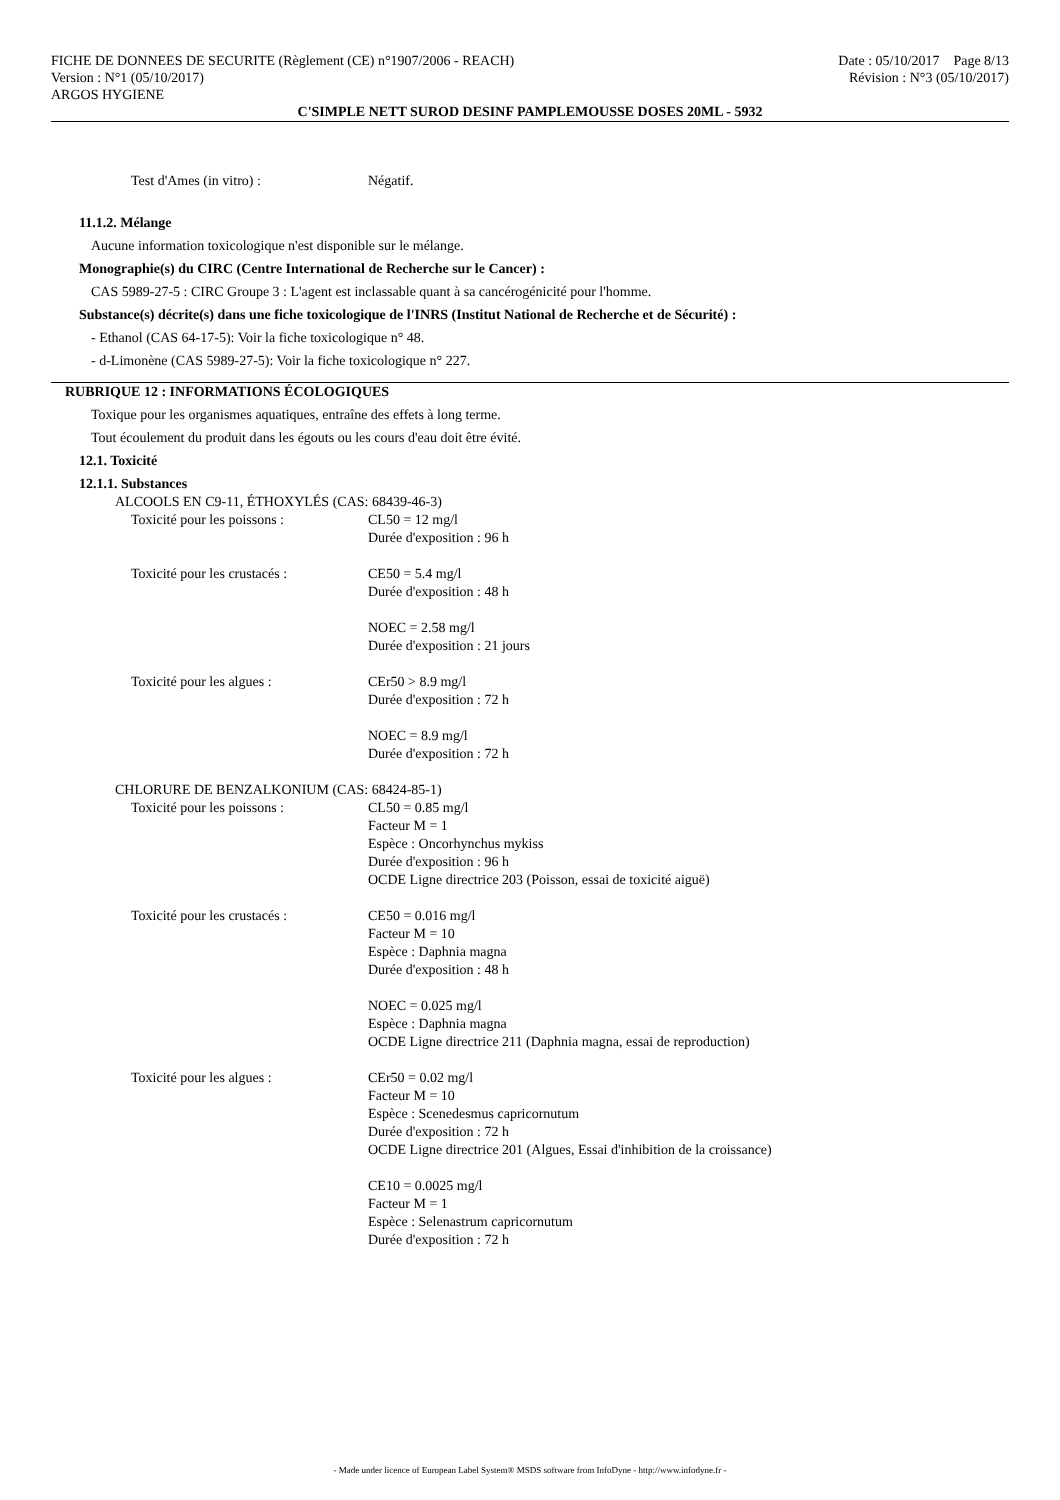FICHE DE DONNEES DE SECURITE (Règlement (CE) n°1907/2006 - REACH) Date : 05/10/2017 Page 8/13
Version : N°1 (05/10/2017) Révision : N°3 (05/10/2017)
ARGOS HYGIENE
C'SIMPLE NETT SUROD DESINF PAMPLEMOUSSE DOSES 20ML - 5932
Test d'Ames (in vitro) : Négatif.
11.1.2. Mélange
Aucune information toxicologique n'est disponible sur le mélange.
Monographie(s) du CIRC (Centre International de Recherche sur le Cancer) :
CAS 5989-27-5 : CIRC Groupe 3 : L'agent est inclassable quant à sa cancérogénicité pour l'homme.
Substance(s) décrite(s) dans une fiche toxicologique de l'INRS (Institut National de Recherche et de Sécurité) :
- Ethanol (CAS 64-17-5): Voir la fiche toxicologique n° 48.
- d-Limonène (CAS 5989-27-5): Voir la fiche toxicologique n° 227.
RUBRIQUE 12 : INFORMATIONS ÉCOLOGIQUES
Toxique pour les organismes aquatiques, entraîne des effets à long terme.
Tout écoulement du produit dans les égouts ou les cours d'eau doit être évité.
12.1. Toxicité
12.1.1. Substances
ALCOOLS EN C9-11, ÉTHOXYLÉS (CAS: 68439-46-3)
Toxicité pour les poissons : CL50 = 12 mg/l
Durée d'exposition : 96 h
Toxicité pour les crustacés : CE50 = 5.4 mg/l
Durée d'exposition : 48 h
NOEC = 2.58 mg/l
Durée d'exposition : 21 jours
Toxicité pour les algues : CEr50 > 8.9 mg/l
Durée d'exposition : 72 h
NOEC = 8.9 mg/l
Durée d'exposition : 72 h
CHLORURE DE BENZALKONIUM (CAS: 68424-85-1)
Toxicité pour les poissons : CL50 = 0.85 mg/l
Facteur M = 1
Espèce : Oncorhynchus mykiss
Durée d'exposition : 96 h
OCDE Ligne directrice 203 (Poisson, essai de toxicité aiguë)
Toxicité pour les crustacés : CE50 = 0.016 mg/l
Facteur M = 10
Espèce : Daphnia magna
Durée d'exposition : 48 h
NOEC = 0.025 mg/l
Espèce : Daphnia magna
OCDE Ligne directrice 211 (Daphnia magna, essai de reproduction)
Toxicité pour les algues : CEr50 = 0.02 mg/l
Facteur M = 10
Espèce : Scenedesmus capricornutum
Durée d'exposition : 72 h
OCDE Ligne directrice 201 (Algues, Essai d'inhibition de la croissance)
CE10 = 0.0025 mg/l
Facteur M = 1
Espèce : Selenastrum capricornutum
Durée d'exposition : 72 h
- Made under licence of European Label System® MSDS software from InfoDyne - http://www.infodyne.fr -